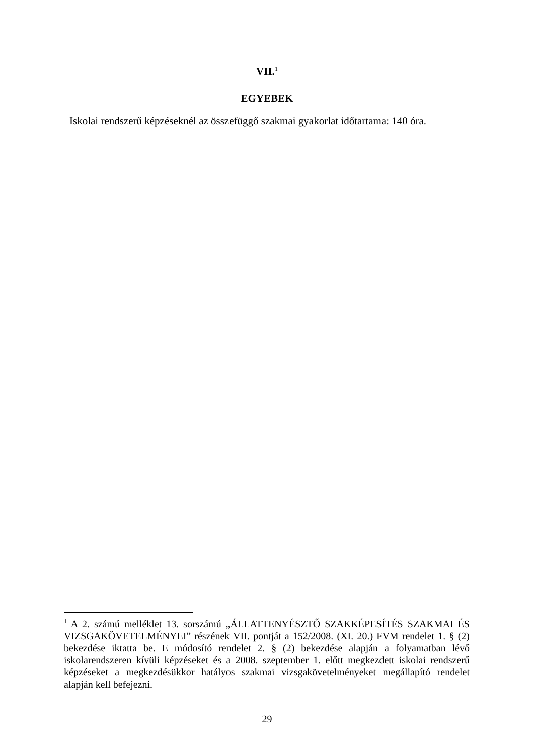VII.<sup>1</sup>
EGYEBEK
Iskolai rendszerű képzéseknél az összefüggő szakmai gyakorlat időtartama: 140 óra.
<sup>1</sup> A 2. számú melléklet 13. sorszámú „ÁLLATTENYÉSZTŐ SZAKKÉPESÍTÉS SZAKMAI ÉS VIZSGAKÖVETELMÉNYEI” részének VII. pontját a 152/2008. (XI. 20.) FVM rendelet 1. § (2) bekezdése iktatta be. E módosító rendelet 2. § (2) bekezdése alapján a folyamatban lévő iskolarendszeren kívüli képzéseket és a 2008. szeptember 1. előtt megkezdett iskolai rendszerű képzéseket a megkezdésükkor hatályos szakmai vizsgakövetelményeket megállapító rendelet alapján kell befejezni.
29